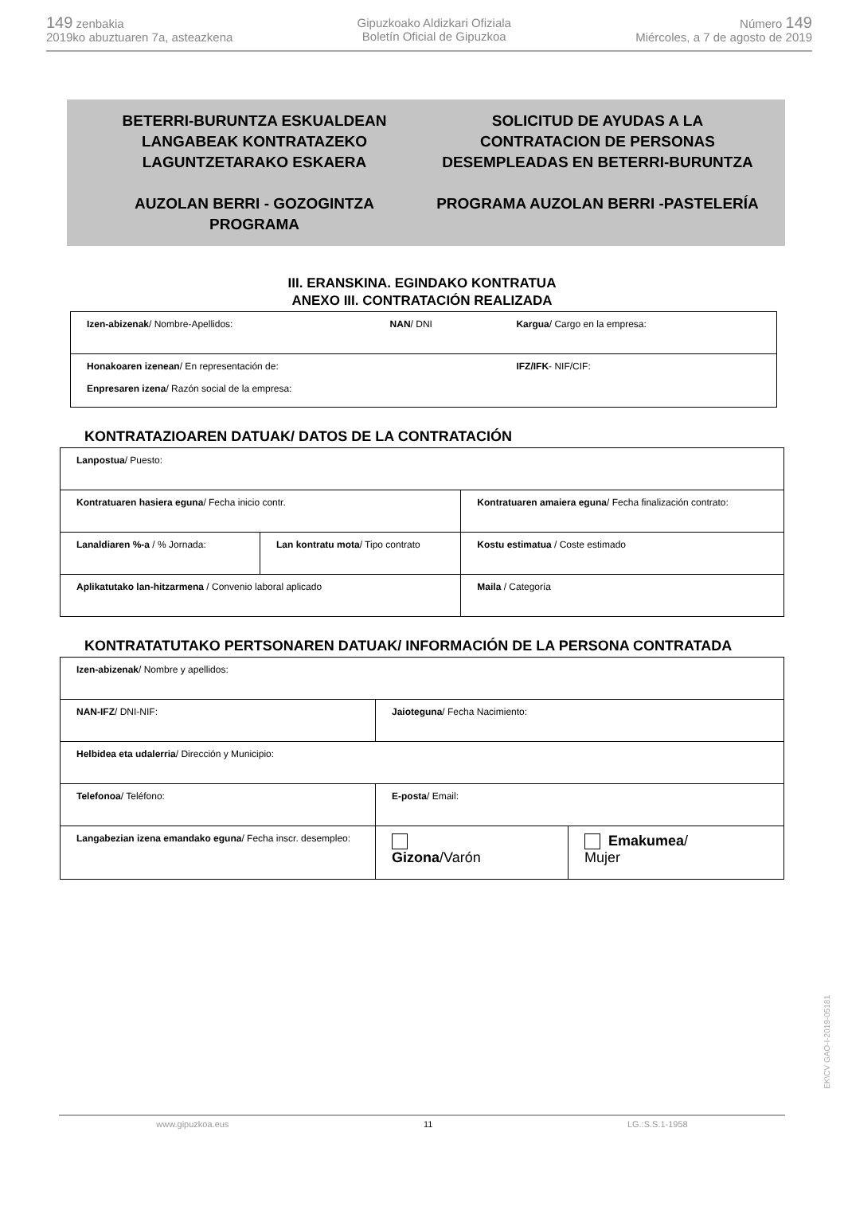149 zenbakia
2019ko abuztuaren 7a, asteazkena
Gipuzkoako Aldizkari Ofiziala
Boletín Oficial de Gipuzkoa
Número 149
Miércoles, a 7 de agosto de 2019
BETERRI-BURUNTZA ESKUALDEAN LANGABEAK KONTRATAZEKO LAGUNTZETARAKO ESKAERA
AUZOLAN BERRI - GOZOGINTZA PROGRAMA
SOLICITUD DE AYUDAS A LA CONTRATACION DE PERSONAS DESEMPLEADAS EN BETERRI-BURUNTZA
PROGRAMA AUZOLAN BERRI -PASTELERÍA
III. ERANSKINA. EGINDAKO KONTRATUA
ANEXO III. CONTRATACIÓN REALIZADA
| Izen-abizenak / Nombre-Apellidos: | NAN / DNI | Kargua / Cargo en la empresa: |
| Honakoaren izenean / En representación de: Enpresaren izena / Razón social de la empresa: | | IFZ/IFK - NIF/CIF: |
KONTRATAZIOAREN DATUAK/ DATOS DE LA CONTRATACIÓN
| Lanpostua / Puesto: | | | |
| Kontratuaren hasiera eguna / Fecha inicio contr. | | Kontratuaren amaiera eguna / Fecha finalización contrato: | |
| Lanaldiaren %-a / % Jornada: | Lan kontratu mota / Tipo contrato | | Kostu estimatua / Coste estimado |
| Aplikatutako lan-hitzarmena / Convenio laboral aplicado | | | Maila / Categoría |
KONTRATATUTAKO PERTSONAREN DATUAK/ INFORMACIÓN DE LA PERSONA CONTRATADA
| Izen-abizenak / Nombre y apellidos: | | |
| NAN-IFZ / DNI-NIF: | Jaioteguna / Fecha Nacimiento: | |
| Helbidea eta udalerria / Dirección y Municipio: | | |
| Telefonoa / Teléfono: | E-posta / Email: | |
| Langabezian izena emandako eguna / Fecha inscr. desempleo: | Gizona /Varón | Emakumea / Mujer |
www.gipuzkoa.eus 11 LG.:S.S.1-1958
EK\CV GAO-I-2019-05181